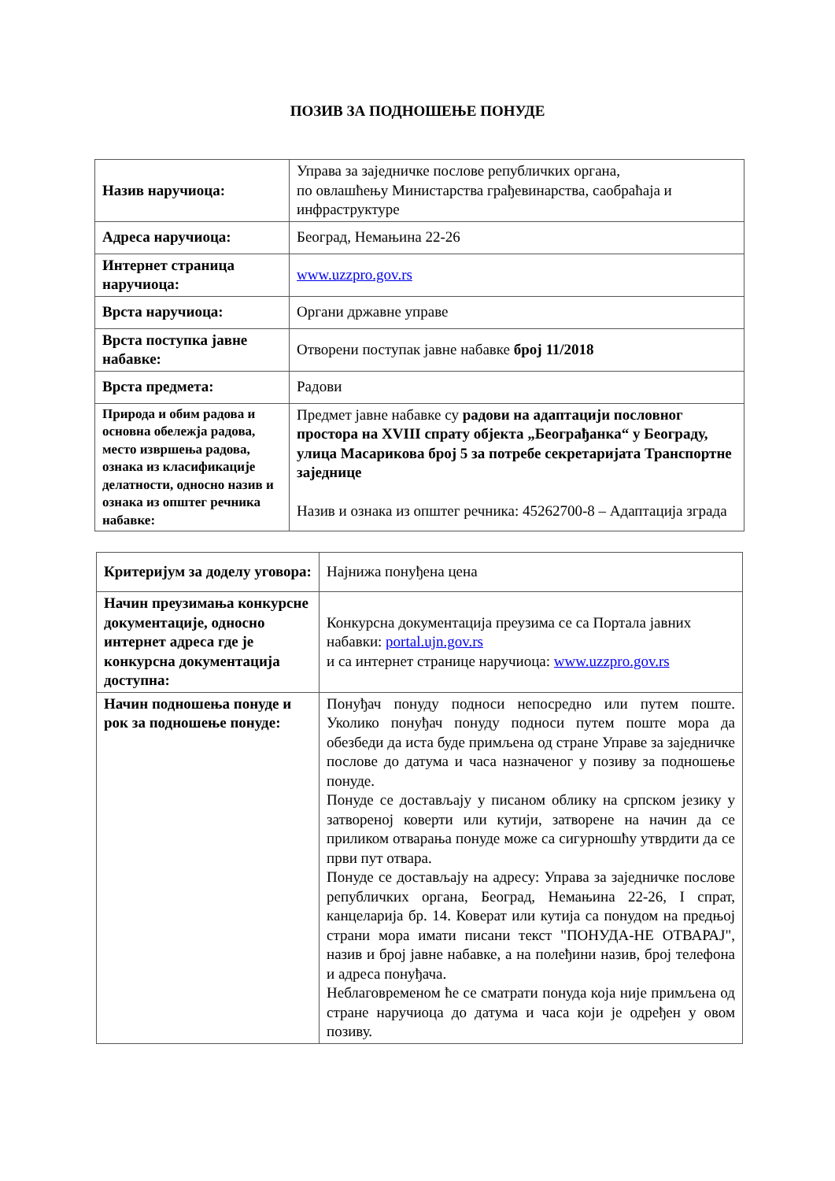ПОЗИВ ЗА ПОДНОШЕЊЕ ПОНУДЕ
| Назив наручиоца: | Управа за заједничке послове републичких органа, по овлашћењу Министарства грађевинарства, саобраћаја и инфраструктуре |
| Адреса наручиоца: | Београд, Немањина 22-26 |
| Интернет страница наручиоца: | www.uzzpro.gov.rs |
| Врста наручиоца: | Органи државне управе |
| Врста поступка јавне набавке: | Отворени поступак јавне набавке број 11/2018 |
| Врста предмета: | Радови |
| Природа и обим радова и основна обележја радова, место извршења радова, ознака из класификације делатности, односно назив и ознака из општег речника набавке: | Предмет јавне набавке су радови на адаптацији пословног простора на XVIII спрату објекта „Београђанка“ у Београду, улица Масарикова број 5 за потребе секретаријата Транспортне заједнице Назив и ознака из општег речника: 45262700-8 – Адаптација зграда |
| Критеријум за доделу уговора: | Најнижа понуђена цена |
| Начин преузимања конкурсне документације, односно интернет адреса где је конкурсна документација доступна: | Конкурсна документација преузима се са Портала јавних набавки: portal.ujn.gov.rs и са интернет странице наручиоца: www.uzzpro.gov.rs |
| Начин подношења понуде и рок за подношење понуде: | Понуђач понуду подноси непосредно или путем поште. Уколико понуђач понуду подноси путем поште мора да обезбеди да иста буде примљена од стране Управе за заједничке послове до датума и часа назначеног у позиву за подношење понуде. Понуде се достављају у писаном облику на српском језику у затвореној коверти или кутији, затворене на начин да се приликом отварања понуде може са сигурношћу утврдити да се први пут отвара. Понуде се достављају на адресу: Управа за заједничке послове републичких органа, Београд, Немањина 22-26, I спрат, канцеларија бр. 14. Коверат или кутија са понудом на предњој страни мора имати писани текст "ПОНУДА-НЕ ОТВАРАЈ", назив и број јавне набавке, а на полеђини назив, број телефона и адреса понуђача. Неблаговременом ће се сматрати понуда која није примљена од стране наручиоца до датума и часа који је одређен у овом позиву. |